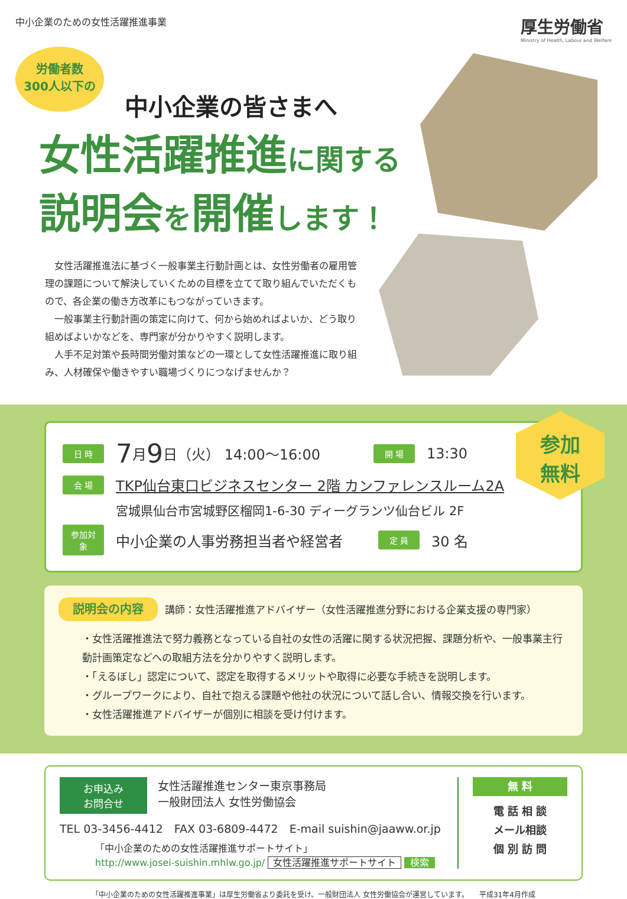中小企業のための女性活躍推進事業
厚生労働省
Ministry of Health, Labour and Welfare
労働者数
300人以下の
中小企業の皆さまへ
女性活躍推進に関する
説明会を開催します！
　女性活躍推進法に基づく一般事業主行動計画とは、女性労働者の雇用管理の課題について解決していくための目標を立てて取り組んでいただくもので、各企業の働き方改革にもつながっていきます。
　一般事業主行動計画の策定に向けて、何から始めればよいか、どう取り組めばよいかなどを、専門家が分かりやすく説明します。
　人手不足対策や長時間労働対策などの一環として女性活躍推進に取り組み、人材確保や働きやすい職場づくりにつなげませんか？
参加
無料
日 時 7 月 9 日（火） 14:00～16:00 開 場 13:30
会 場 TKP仙台東口ビジネスセンター 2階 カンファレンスルーム2A
宮城県仙台市宮城野区榴岡1-6-30 ディーグランツ仙台ビル 2F
参加対象 中小企業の人事労務担当者や経営者 定 員 30 名
説明会の内容 講師：女性活躍推進アドバイザー（女性活躍推進分野における企業支援の専門家）
・女性活躍推進法で努力義務となっている自社の女性の活躍に関する状況把握、課題分析や、一般事業主行動計画策定などへの取組方法を分かりやすく説明します。
・「えるぼし」認定について、認定を取得するメリットや取得に必要な手続きを説明します。
・グループワークにより、自社で抱える課題や他社の状況について話し合い、情報交換を行います。
・女性活躍推進アドバイザーが個別に相談を受け付けます。
お申込み
お問合せ 女性活躍推進センター東京事務局
一般財団法人 女性労働協会
TEL 03-3456-4412　FAX 03-6809-4472　E-mail suishin@jaaww.or.jp
「中小企業のための女性活躍推進サポートサイト」
http://www.josei-suishin.mhlw.go.jp/ 女性活躍推進サポートサイト 検索
無 料
電 話 相 談
メール相談
個 別 訪 問
「中小企業のための女性活躍推進事業」は厚生労働省より委託を受け、一般財団法人 女性労働協会が運営しています。　　平成31年4月作成